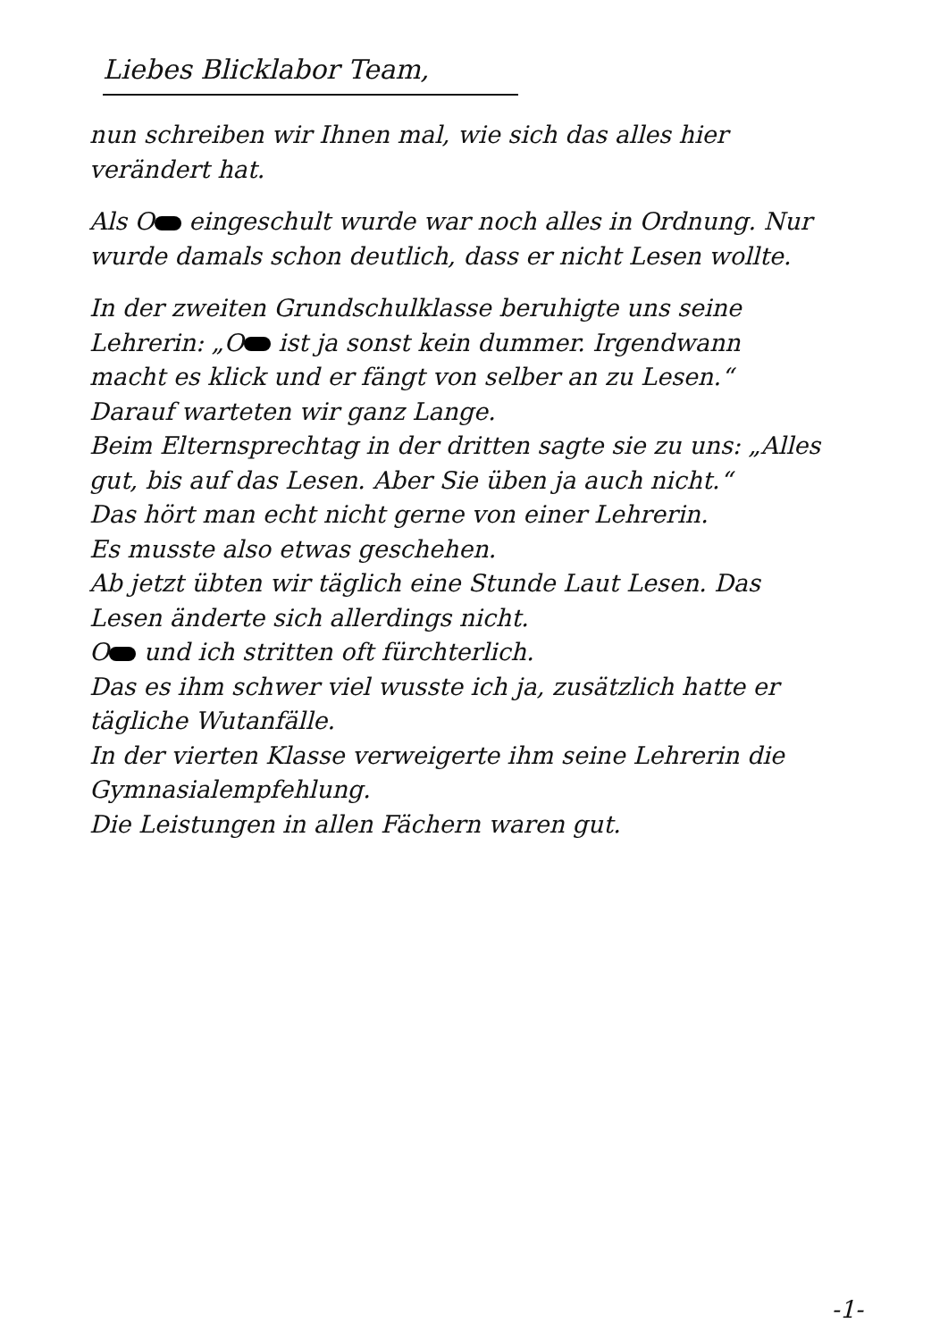Liebes Blicklabor Team,
nun schreiben wir Ihnen mal, wie sich das alles hier verändert hat.
Als O eingeschult wurde war noch alles in Ordnung. Nur wurde damals schon deutlich, dass er nicht Lesen wollte.
In der zweiten Grundschulklasse beruhigte uns seine Lehrerin: „O ist ja sonst kein dummer. Irgendwann macht es klick und er fängt von selber an zu Lesen.“
Darauf warteten wir ganz Lange.
Beim Elternsprechtag in der dritten sagte sie zu uns: „Alles gut, bis auf das Lesen. Aber Sie üben ja auch nicht.“
Das hört man echt nicht gerne von einer Lehrerin.
Es musste also etwas geschehen.
Ab jetzt übten wir täglich eine Stunde Laut Lesen. Das Lesen änderte sich allerdings nicht.
O und ich stritten oft fürchterlich.
Das es ihm schwer viel wusste ich ja, zusätzlich hatte er tägliche Wutanfälle.
In der vierten Klasse verweigerte ihm seine Lehrerin die Gymnasialempfehlung.
Die Leistungen in allen Fächern waren gut.
-1-